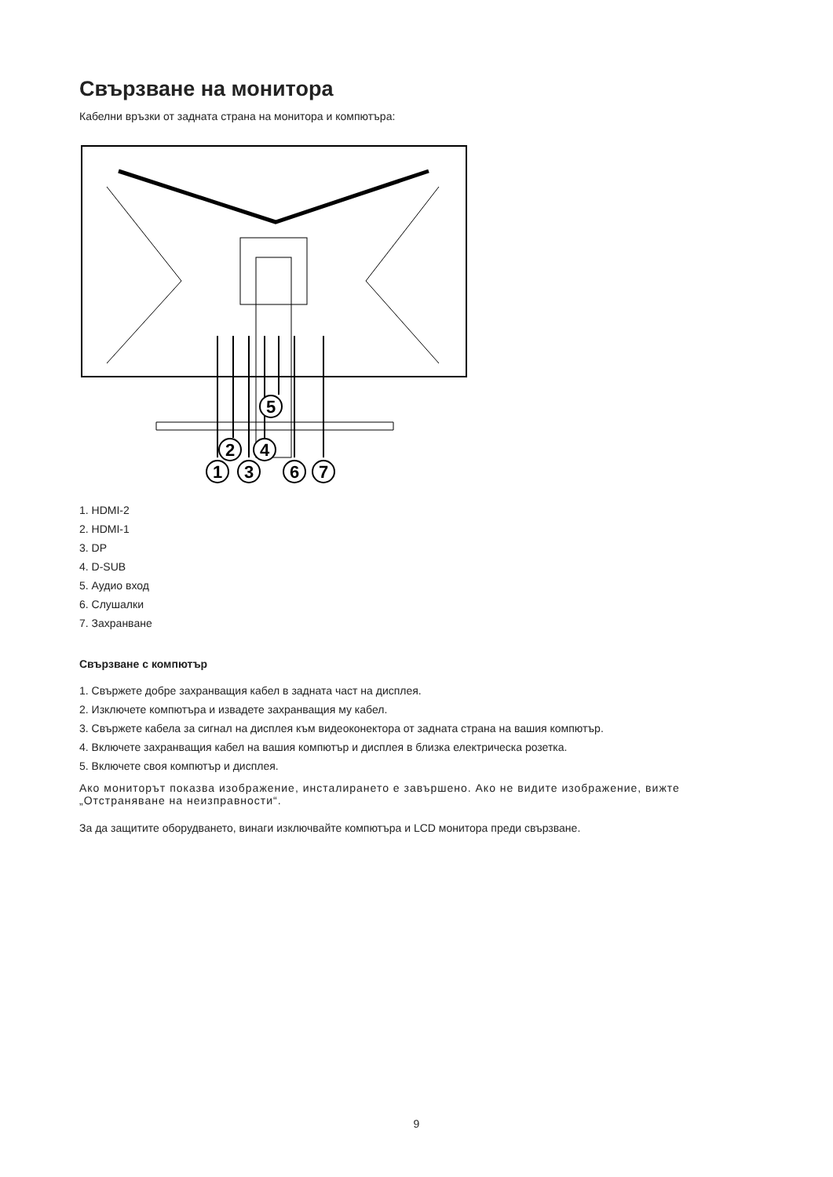Свързване на монитора
Кабелни връзки от задната страна на монитора и компютъра:
5
2
4
1
3
6
7
1. HDMI-2
2. HDMI-1
3. DP
4. D-SUB
5. Аудио вход
6. Слушалки
7. Захранване
Свързване с компютър
1. Свържете добре захранващия кабел в задната част на дисплея.
2. Изключете компютъра и извадете захранващия му кабел.
3. Свържете кабела за сигнал на дисплея към видеоконектора от задната страна на вашия компютър.
4. Включете захранващия кабел на вашия компютър и дисплея в близка електрическа розетка.
5. Включете своя компютър и дисплея.
Ако мониторът показва изображение, инсталирането е завършено. Ако не видите изображение, вижте „Отстраняване на неизправности“.
За да защитите оборудването, винаги изключвайте компютъра и LCD монитора преди свързване.
9